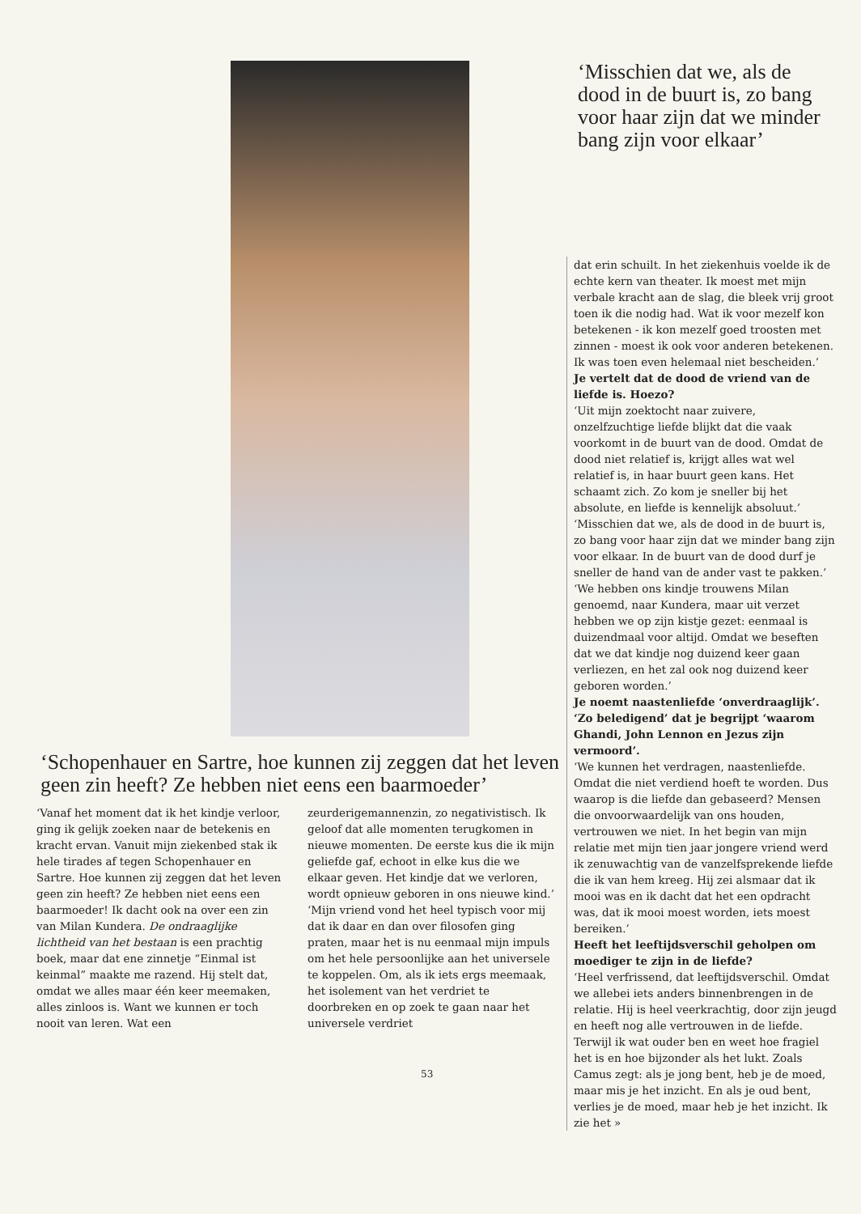‘Schopenhauer en Sartre, hoe kunnen zij zeggen dat het leven geen zin heeft? Ze hebben niet eens een baarmoeder’
‘Vanaf het moment dat ik het kindje verloor, ging ik gelijk zoeken naar de betekenis en kracht ervan. Vanuit mijn ziekenbed stak ik hele tirades af tegen Schopenhauer en Sartre. Hoe kunnen zij zeggen dat het leven geen zin heeft? Ze hebben niet eens een baarmoeder! Ik dacht ook na over een zin van Milan Kundera. De ondraaglijke lichtheid van het bestaan is een prachtig boek, maar dat ene zinnetje “Einmal ist keinmal” maakte me razend. Hij stelt dat, omdat we alles maar één keer meemaken, alles zinloos is. Want we kunnen er toch nooit van leren. Wat een
zeurderigemannenzin, zo negativistisch. Ik geloof dat alle momenten terugkomen in nieuwe momenten. De eerste kus die ik mijn geliefde gaf, echoot in elke kus die we elkaar geven. Het kindje dat we verloren, wordt opnieuw geboren in ons nieuwe kind.’
‘Mijn vriend vond het heel typisch voor mij dat ik daar en dan over filosofen ging praten, maar het is nu eenmaal mijn impuls om het hele persoonlijke aan het universele te koppelen. Om, als ik iets ergs meemaak, het isolement van het verdriet te doorbreken en op zoek te gaan naar het universele verdriet
‘Misschien dat we, als de dood in de buurt is, zo bang voor haar zijn dat we minder bang zijn voor elkaar’
dat erin schuilt. In het ziekenhuis voelde ik de echte kern van theater. Ik moest met mijn verbale kracht aan de slag, die bleek vrij groot toen ik die nodig had. Wat ik voor mezelf kon betekenen - ik kon mezelf goed troosten met zinnen - moest ik ook voor anderen betekenen. Ik was toen even helemaal niet bescheiden.’
Je vertelt dat de dood de vriend van de liefde is. Hoezo?
‘Uit mijn zoektocht naar zuivere, onzelfzuchtige liefde blijkt dat die vaak voorkomt in de buurt van de dood. Omdat de dood niet relatief is, krijgt alles wat wel relatief is, in haar buurt geen kans. Het schaamt zich. Zo kom je sneller bij het absolute, en liefde is kennelijk absoluut.’
‘Misschien dat we, als de dood in de buurt is, zo bang voor haar zijn dat we minder bang zijn voor elkaar. In de buurt van de dood durf je sneller de hand van de ander vast te pakken.’
‘We hebben ons kindje trouwens Milan genoemd, naar Kundera, maar uit verzet hebben we op zijn kistje gezet: eenmaal is duizendmaal voor altijd. Omdat we beseften dat we dat kindje nog duizend keer gaan verliezen, en het zal ook nog duizend keer geboren worden.’
Je noemt naastenliefde ‘onverdraaglijk’. ‘Zo beledigend’ dat je begrijpt ‘waarom Ghandi, John Lennon en Jezus zijn vermoord’.
‘We kunnen het verdragen, naastenliefde. Omdat die niet verdiend hoeft te worden. Dus waarop is die liefde dan gebaseerd? Mensen die onvoorwaardelijk van ons houden, vertrouwen we niet. In het begin van mijn relatie met mijn tien jaar jongere vriend werd ik zenuwachtig van de vanzelfsprekende liefde die ik van hem kreeg. Hij zei alsmaar dat ik mooi was en ik dacht dat het een opdracht was, dat ik mooi moest worden, iets moest bereiken.’
Heeft het leeftijdsverschil geholpen om moediger te zijn in de liefde?
‘Heel verfrissend, dat leeftijdsverschil. Omdat we allebei iets anders binnenbrengen in de relatie. Hij is heel veerkrachtig, door zijn jeugd en heeft nog alle vertrouwen in de liefde. Terwijl ik wat ouder ben en weet hoe fragiel het is en hoe bijzonder als het lukt. Zoals Camus zegt: als je jong bent, heb je de moed, maar mis je het inzicht. En als je oud bent, verlies je de moed, maar heb je het inzicht. Ik zie het »
53